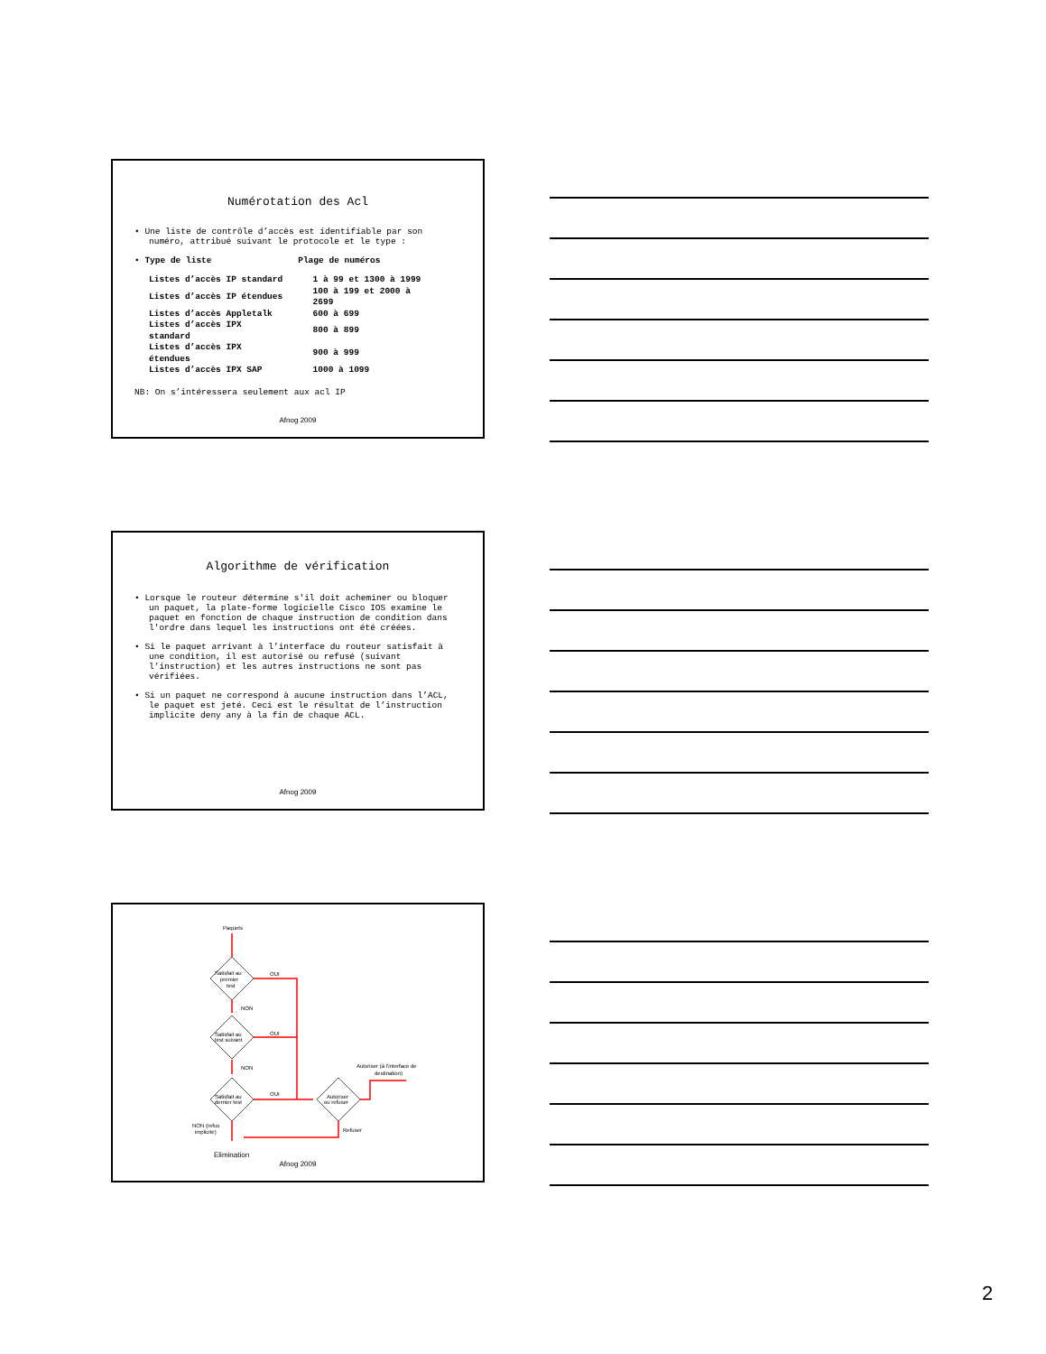Numérotation des Acl
• Une liste de contrôle d’accès est identifiable par son numéro, attribué suivant le protocole et le type :
• Type de liste Plage de numéros
| Listes d’accès IP standard | 1 à 99 et 1300 à 1999 |
| Listes d’accès IP étendues | 100 à 199 et 2000 à 2699 |
| Listes d’accès Appletalk | 600 à 699 |
| Listes d’accès IPX standard | 800 à 899 |
| Listes d’accès IPX étendues | 900 à 999 |
| Listes d’accès IPX SAP | 1000 à 1099 |
NB: On s’intéressera seulement aux acl IP
Afnog 2009
Algorithme de vérification
• Lorsque le routeur détermine s'il doit acheminer ou bloquer un paquet, la plate-forme logicielle Cisco IOS examine le paquet en fonction de chaque instruction de condition dans l'ordre dans lequel les instructions ont été créées.
• Si le paquet arrivant à l’interface du routeur satisfait à une condition, il est autorisé ou refusé (suivant l’instruction) et les autres instructions ne sont pas vérifiées.
• Si un paquet ne correspond à aucune instruction dans l’ACL, le paquet est jeté. Ceci est le résultat de l’instruction implicite deny any à la fin de chaque ACL.
Afnog 2009
Paquets
Satisfait au
premier
test
Satisfait au
test suivant
Satisfait au
dernier test
Autoriser
ou refuser
OUI
OUI
OUI
NON
NON
NON (refus
implicite)
Refuser
Autoriser (à l’interface de
destination)
Elimination
Afnog 2009
2